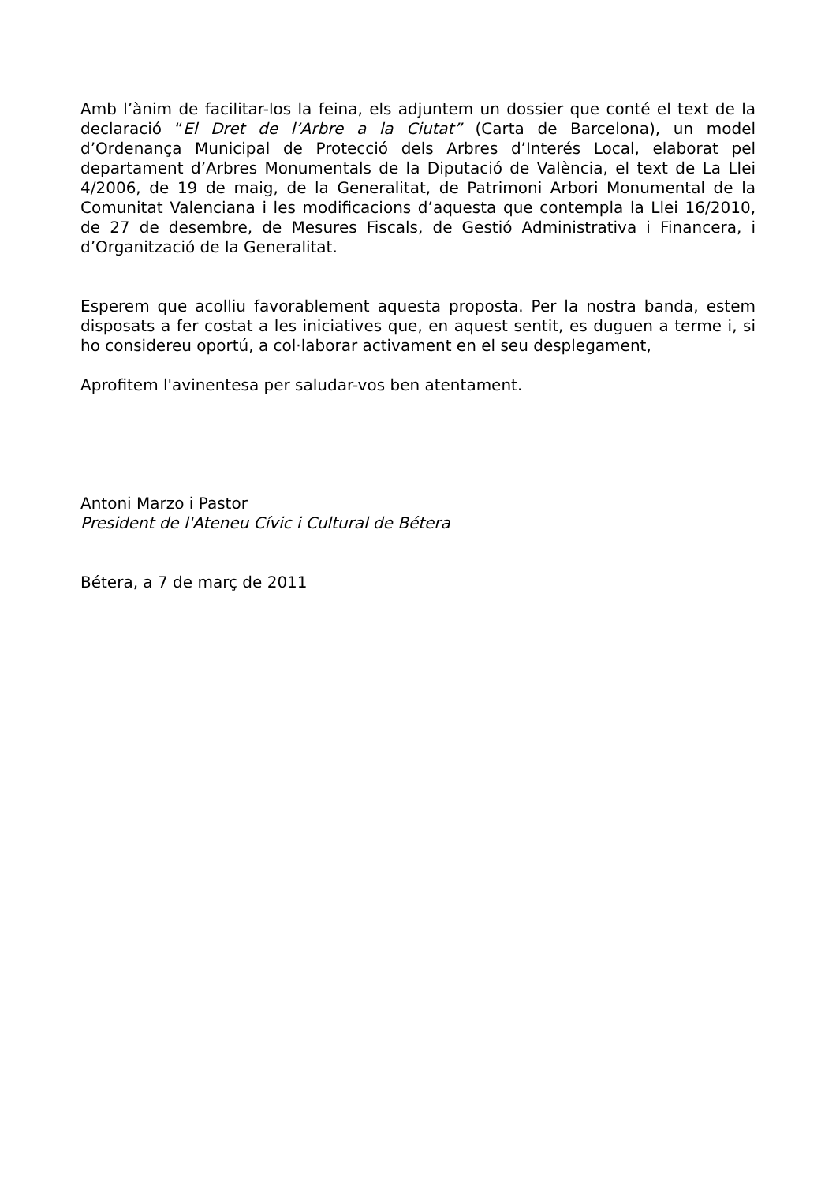Amb l’ànim de facilitar-los la feina, els adjuntem un dossier que conté el text de la declaració “El Dret de l’Arbre a la Ciutat” (Carta de Barcelona), un model d’Ordenança Municipal de Protecció dels Arbres d’Interés Local, elaborat pel departament d’Arbres Monumentals de la Diputació de València, el text de La Llei 4/2006, de 19 de maig, de la Generalitat, de Patrimoni Arbori Monumental de la Comunitat Valenciana i les modificacions d’aquesta que contempla la Llei 16/2010, de 27 de desembre, de Mesures Fiscals, de Gestió Administrativa i Financera, i d’Organització de la Generalitat.
Esperem que acolliu favorablement aquesta proposta. Per la nostra banda, estem disposats a fer costat a les iniciatives que, en aquest sentit, es duguen a terme i, si ho considereu oportú, a col·laborar activament en el seu desplegament,
Aprofitem l'avinentesa per saludar-vos ben atentament.
Antoni Marzo i Pastor
President de l'Ateneu Cívic i Cultural de Bétera
Bétera, a 7 de març de 2011